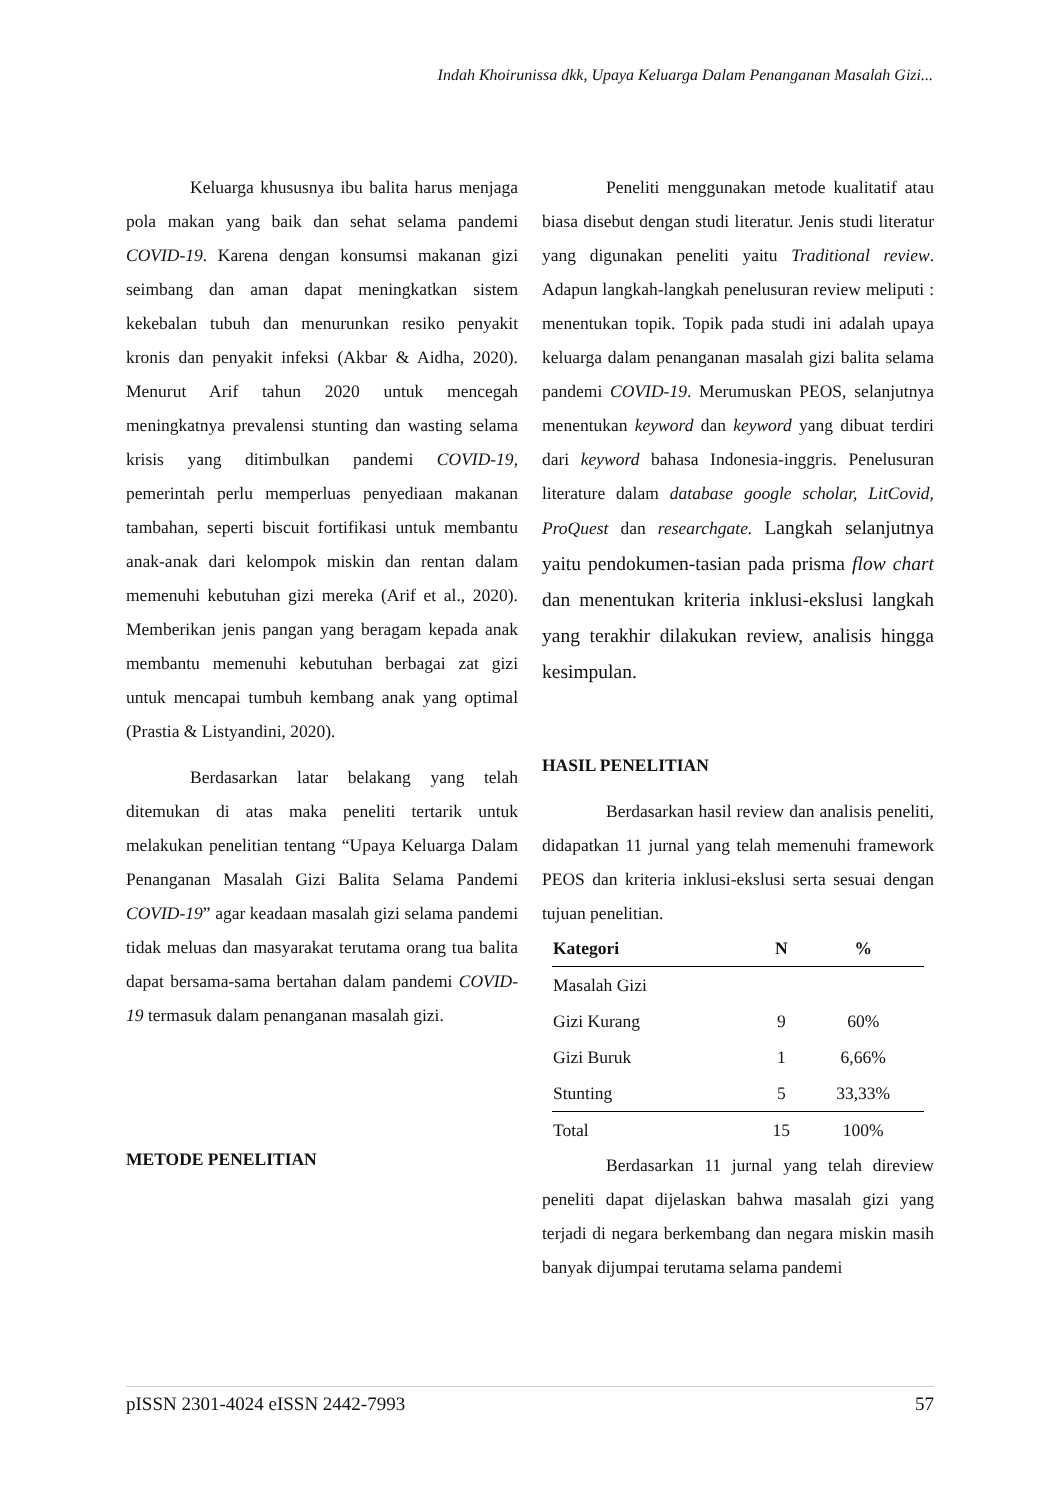Indah Khoirunissa dkk, Upaya Keluarga Dalam Penanganan Masalah Gizi...
Keluarga khususnya ibu balita harus menjaga pola makan yang baik dan sehat selama pandemi COVID-19. Karena dengan konsumsi makanan gizi seimbang dan aman dapat meningkatkan sistem kekebalan tubuh dan menurunkan resiko penyakit kronis dan penyakit infeksi (Akbar & Aidha, 2020). Menurut Arif tahun 2020 untuk mencegah meningkatnya prevalensi stunting dan wasting selama krisis yang ditimbulkan pandemi COVID-19, pemerintah perlu memperluas penyediaan makanan tambahan, seperti biscuit fortifikasi untuk membantu anak-anak dari kelompok miskin dan rentan dalam memenuhi kebutuhan gizi mereka (Arif et al., 2020). Memberikan jenis pangan yang beragam kepada anak membantu memenuhi kebutuhan berbagai zat gizi untuk mencapai tumbuh kembang anak yang optimal (Prastia & Listyandini, 2020).
Berdasarkan latar belakang yang telah ditemukan di atas maka peneliti tertarik untuk melakukan penelitian tentang “Upaya Keluarga Dalam Penanganan Masalah Gizi Balita Selama Pandemi COVID-19” agar keadaan masalah gizi selama pandemi tidak meluas dan masyarakat terutama orang tua balita dapat bersama-sama bertahan dalam pandemi COVID-19 termasuk dalam penanganan masalah gizi.
METODE PENELITIAN
Peneliti menggunakan metode kualitatif atau biasa disebut dengan studi literatur. Jenis studi literatur yang digunakan peneliti yaitu Traditional review. Adapun langkah-langkah penelusuran review meliputi : menentukan topik. Topik pada studi ini adalah upaya keluarga dalam penanganan masalah gizi balita selama pandemi COVID-19. Merumuskan PEOS, selanjutnya menentukan keyword dan keyword yang dibuat terdiri dari keyword bahasa Indonesia-inggris. Penelusuran literature dalam database google scholar, LitCovid, ProQuest dan researchgate. Langkah selanjutnya yaitu pendokumen-tasian pada prisma flow chart dan menentukan kriteria inklusi-ekslusi langkah yang terakhir dilakukan review, analisis hingga kesimpulan.
HASIL PENELITIAN
Berdasarkan hasil review dan analisis peneliti, didapatkan 11 jurnal yang telah memenuhi framework PEOS dan kriteria inklusi-ekslusi serta sesuai dengan tujuan penelitian.
| Kategori | N | % |
| --- | --- | --- |
| Masalah Gizi | | |
| Gizi Kurang | 9 | 60% |
| Gizi Buruk | 1 | 6,66% |
| Stunting | 5 | 33,33% |
| Total | 15 | 100% |
Berdasarkan 11 jurnal yang telah direview peneliti dapat dijelaskan bahwa masalah gizi yang terjadi di negara berkembang dan negara miskin masih banyak dijumpai terutama selama pandemi
pISSN 2301-4024 eISSN 2442-7993 57